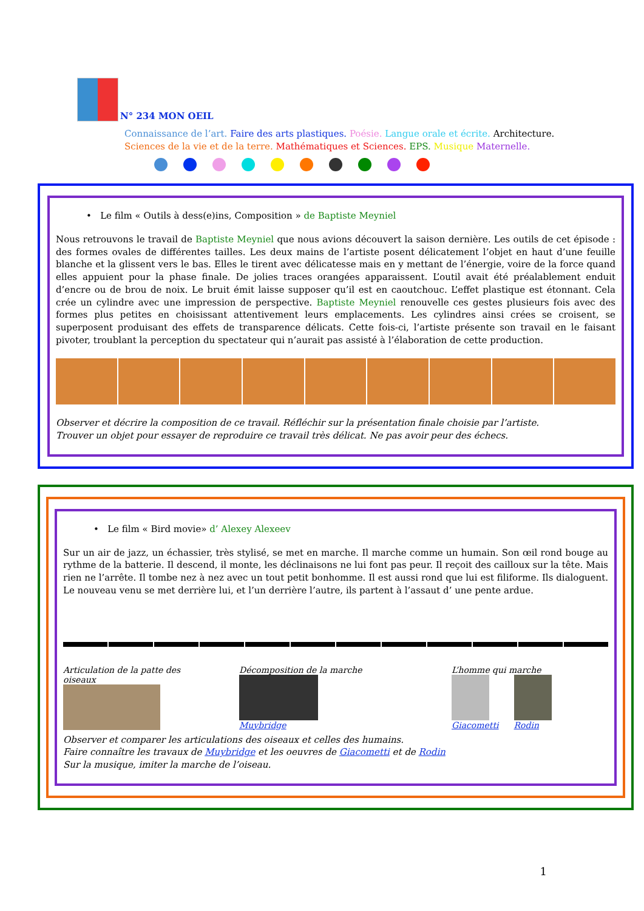N° 234 MON OEIL
Connaissance de l’art. Faire des arts plastiques. Poésie. Langue orale et écrite. Architecture.
Sciences de la vie et de la terre. Mathématiques et Sciences. EPS. Musique Maternelle.
• Le film « Outils à dess(e)ins, Composition » de Baptiste Meyniel
Nous retrouvons le travail de Baptiste Meyniel que nous avions découvert la saison dernière. Les outils de cet épisode : des formes ovales de différentes tailles. Les deux mains de l’artiste posent délicatement l’objet en haut d’une feuille blanche et la glissent vers le bas. Elles le tirent avec délicatesse mais en y mettant de l’énergie, voire de la force quand elles appuient pour la phase finale. De jolies traces orangées apparaissent. L’outil avait été préalablement enduit d’encre ou de brou de noix. Le bruit émit laisse supposer qu’il est en caoutchouc. L’effet plastique est étonnant. Cela crée un cylindre avec une impression de perspective. Baptiste Meyniel renouvelle ces gestes plusieurs fois avec des formes plus petites en choisissant attentivement leurs emplacements. Les cylindres ainsi crées se croisent, se superposent produisant des effets de transparence délicats. Cette fois-ci, l’artiste présente son travail en le faisant pivoter, troublant la perception du spectateur qui n’aurait pas assisté à l’élaboration de cette production.
Observer et décrire la composition de ce travail. Réfléchir sur la présentation finale choisie par l’artiste.
Trouver un objet pour essayer de reproduire ce travail très délicat. Ne pas avoir peur des échecs.
• Le film « Bird movie» d’ Alexey Alexeev
Sur un air de jazz, un échassier, très stylisé, se met en marche. Il marche comme un humain. Son œil rond bouge au rythme de la batterie. Il descend, il monte, les déclinaisons ne lui font pas peur. Il reçoit des cailloux sur la tête. Mais rien ne l’arrête. Il tombe nez à nez avec un tout petit bonhomme. Il est aussi rond que lui est filiforme. Ils dialoguent. Le nouveau venu se met derrière lui, et l’un derrière l’autre, ils partent à l’assaut d’ une pente ardue.
Articulation de la patte des oiseaux
Décomposition de la marche
Muybridge
L’homme qui marche
Giacometti Rodin
Observer et comparer les articulations des oiseaux et celles des humains.
Faire connaître les travaux de Muybridge et les oeuvres de Giacometti et de Rodin
Sur la musique, imiter la marche de l’oiseau.
1